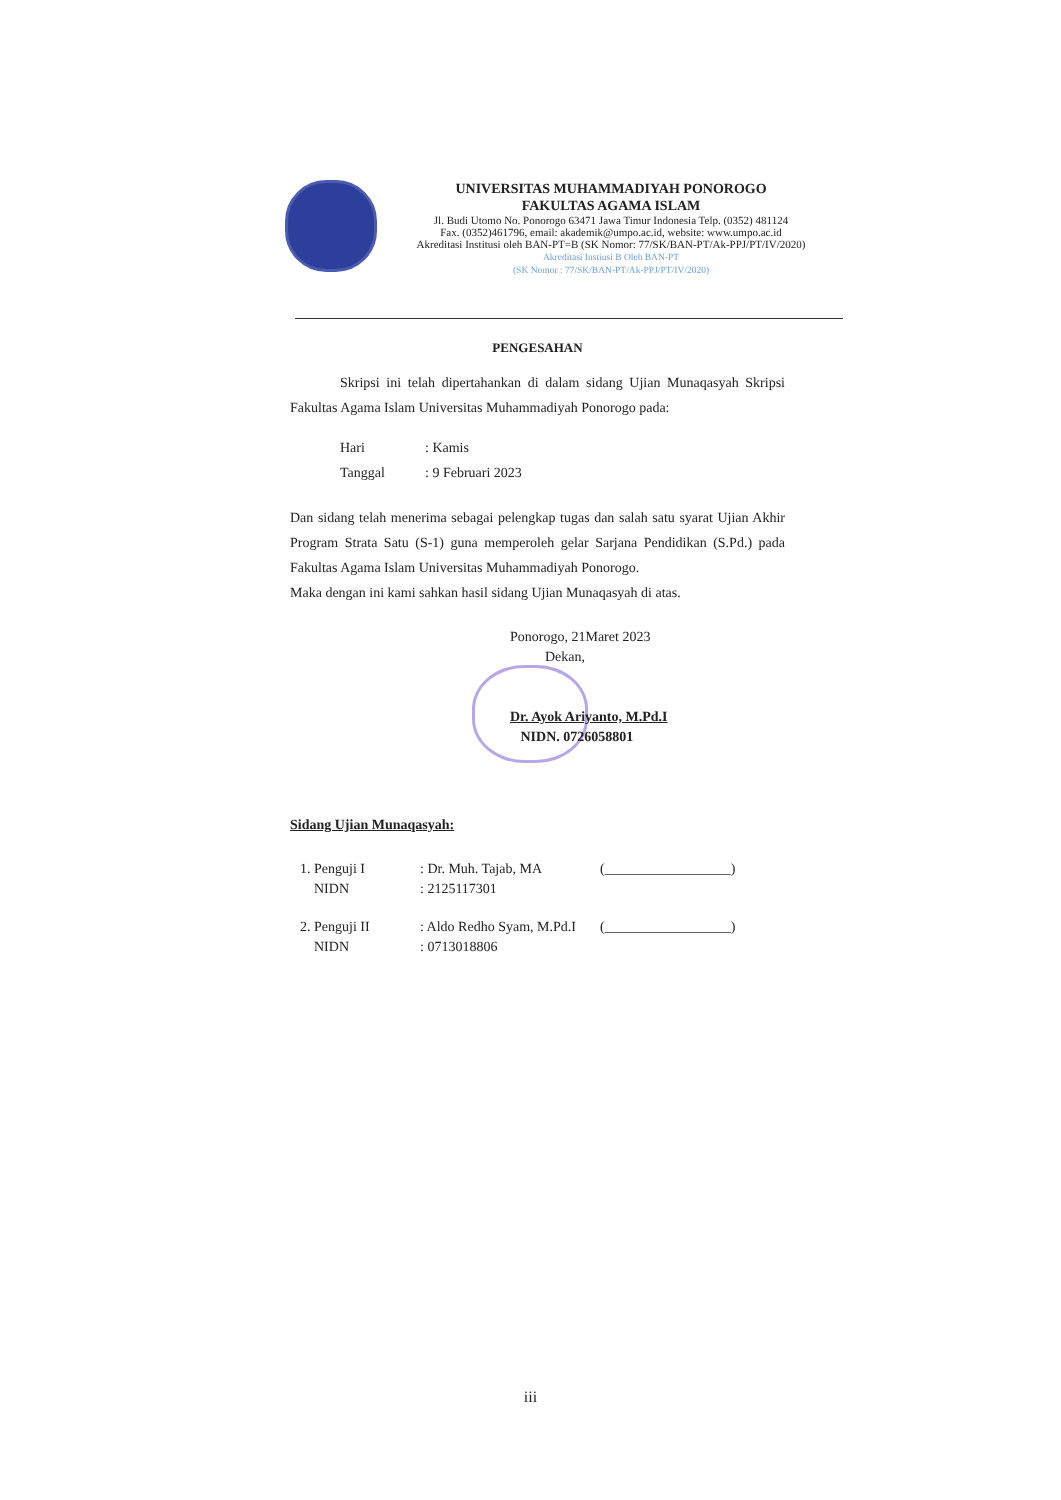UNIVERSITAS MUHAMMADIYAH PONOROGO
FAKULTAS AGAMA ISLAM
Jl. Budi Utomo No. Ponorogo 63471 Jawa Timur Indonesia Telp. (0352) 481124
Fax. (0352)461796, email: akademik@umpo.ac.id, website: www.umpo.ac.id
Akreditasi Institusi oleh BAN-PT=B (SK Nomor: 77/SK/BAN-PT/Ak-PPJ/PT/IV/2020)
Akreditasi Instiusi B Oleh BAN-PT
(SK Nomor : 77/SK/BAN-PT/Ak-PPJ/PT/IV/2020)
PENGESAHAN
Skripsi ini telah dipertahankan di dalam sidang Ujian Munaqasyah Skripsi Fakultas Agama Islam Universitas Muhammadiyah Ponorogo pada:
| Hari | : Kamis |
| Tanggal | : 9 Februari 2023 |
Dan sidang telah menerima sebagai pelengkap tugas dan salah satu syarat Ujian Akhir Program Strata Satu (S-1) guna memperoleh gelar Sarjana Pendidikan (S.Pd.) pada Fakultas Agama Islam Universitas Muhammadiyah Ponorogo.
Maka dengan ini kami sahkan hasil sidang Ujian Munaqasyah di atas.
Ponorogo, 21Maret 2023
Dekan,
Dr. Ayok Ariyanto, M.Pd.I
NIDN. 0726058801
Sidang Ujian Munaqasyah:
| 1. Penguji I | : Dr. Muh. Tajab, MA | (__________________) |
| NIDN | : 2125117301 | |
| 2. Penguji II | : Aldo Redho Syam, M.Pd.I | (__________________) |
| NIDN | : 0713018806 | |
iii